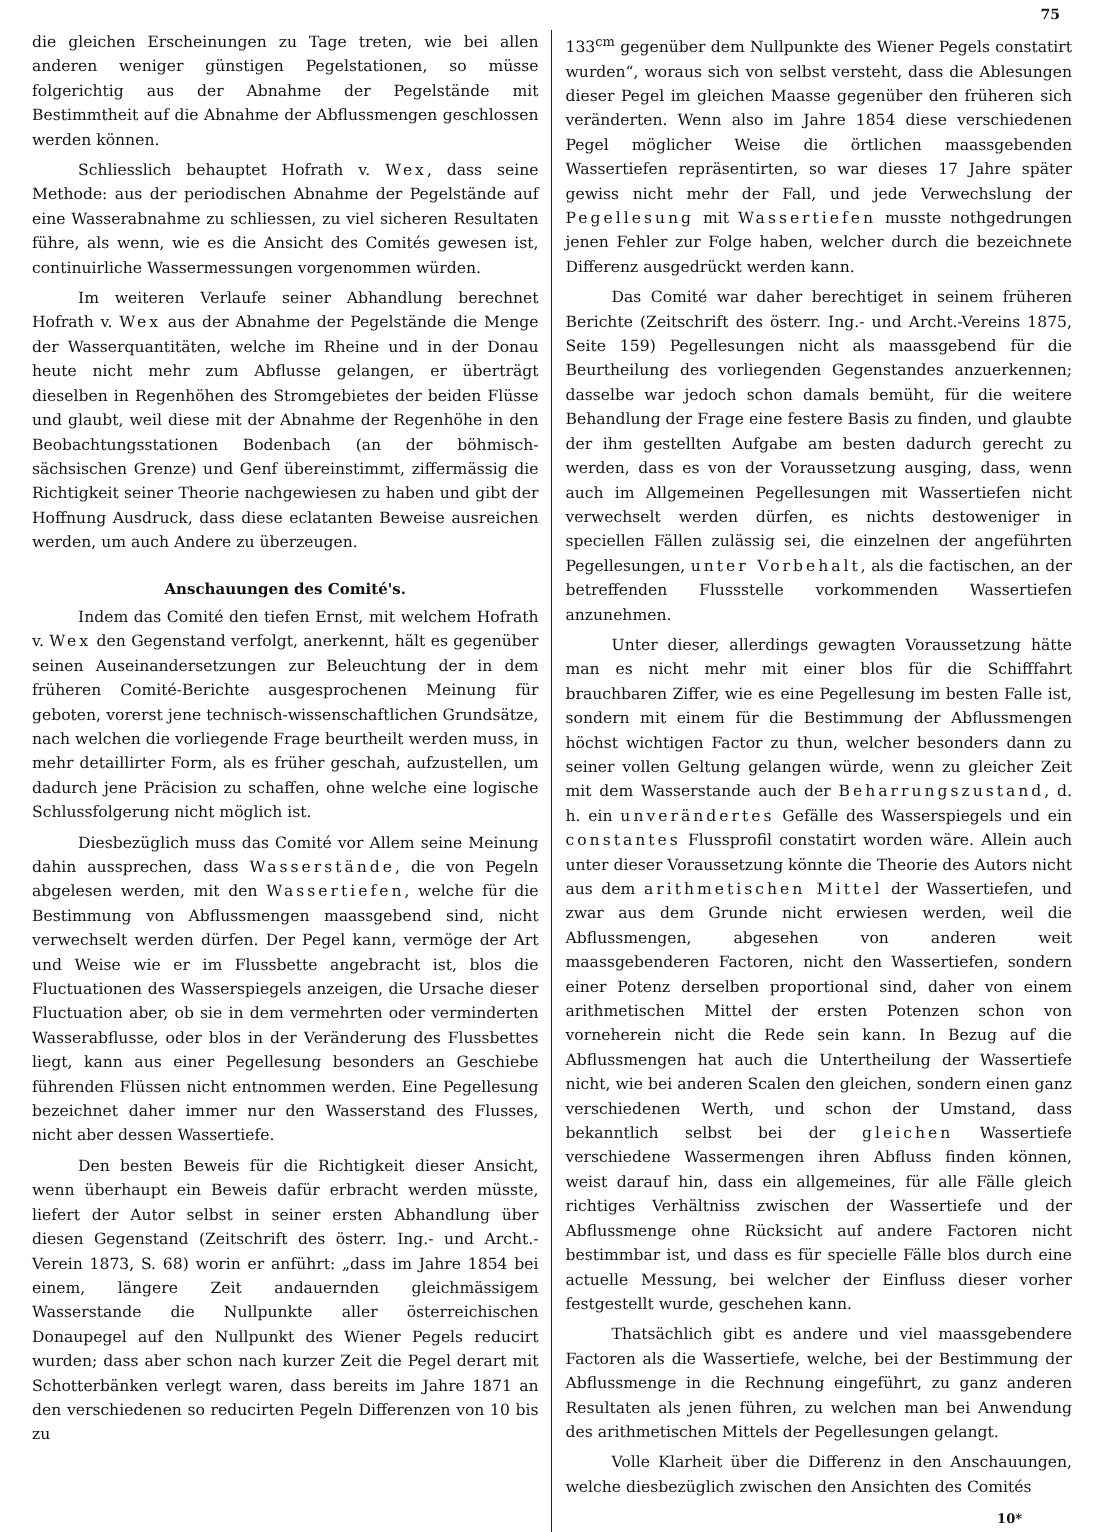75
die gleichen Erscheinungen zu Tage treten, wie bei allen anderen weniger günstigen Pegelstationen, so müsse folgerichtig aus der Abnahme der Pegelstände mit Bestimmtheit auf die Abnahme der Abflussmengen geschlossen werden können.
Schliesslich behauptet Hofrath v. Wex, dass seine Methode: aus der periodischen Abnahme der Pegelstände auf eine Wasserabnahme zu schliessen, zu viel sicheren Resultaten führe, als wenn, wie es die Ansicht des Comités gewesen ist, continuirliche Wassermessungen vorgenommen würden.
Im weiteren Verlaufe seiner Abhandlung berechnet Hofrath v. Wex aus der Abnahme der Pegelstände die Menge der Wasserquantitäten, welche im Rheine und in der Donau heute nicht mehr zum Abflusse gelangen, er überträgt dieselben in Regenhöhen des Stromgebietes der beiden Flüsse und glaubt, weil diese mit der Abnahme der Regenhöhe in den Beobachtungsstationen Bodenbach (an der böhmisch-sächsischen Grenze) und Genf übereinstimmt, ziffermässig die Richtigkeit seiner Theorie nachgewiesen zu haben und gibt der Hoffnung Ausdruck, dass diese eclatanten Beweise ausreichen werden, um auch Andere zu überzeugen.
Anschauungen des Comité's.
Indem das Comité den tiefen Ernst, mit welchem Hofrath v. Wex den Gegenstand verfolgt, anerkennt, hält es gegenüber seinen Auseinandersetzungen zur Beleuchtung der in dem früheren Comité-Berichte ausgesprochenen Meinung für geboten, vorerst jene technisch-wissenschaftlichen Grundsätze, nach welchen die vorliegende Frage beurtheilt werden muss, in mehr detaillirter Form, als es früher geschah, aufzustellen, um dadurch jene Präcision zu schaffen, ohne welche eine logische Schlussfolgerung nicht möglich ist.
Diesbezüglich muss das Comité vor Allem seine Meinung dahin aussprechen, dass Wasserstände, die von Pegeln abgelesen werden, mit den Wassertiefen, welche für die Bestimmung von Abflussmengen maassgebend sind, nicht verwechselt werden dürfen. Der Pegel kann, vermöge der Art und Weise wie er im Flussbette angebracht ist, blos die Fluctuationen des Wasserspiegels anzeigen, die Ursache dieser Fluctuation aber, ob sie in dem vermehrten oder verminderten Wasserabflusse, oder blos in der Veränderung des Flussbettes liegt, kann aus einer Pegellesung besonders an Geschiebe führenden Flüssen nicht entnommen werden. Eine Pegellesung bezeichnet daher immer nur den Wasserstand des Flusses, nicht aber dessen Wassertiefe.
Den besten Beweis für die Richtigkeit dieser Ansicht, wenn überhaupt ein Beweis dafür erbracht werden müsste, liefert der Autor selbst in seiner ersten Abhandlung über diesen Gegenstand (Zeitschrift des österr. Ing.- und Archt.-Verein 1873, S. 68) worin er anführt: „dass im Jahre 1854 bei einem, längere Zeit andauernden gleichmässigem Wasserstande die Nullpunkte aller österreichischen Donaupegel auf den Nullpunkt des Wiener Pegels reducirt wurden; dass aber schon nach kurzer Zeit die Pegel derart mit Schotterbänken verlegt waren, dass bereits im Jahre 1871 an den verschiedenen so reducirten Pegeln Differenzen von 10 bis zu
133<sup>cm</sup> gegenüber dem Nullpunkte des Wiener Pegels constatirt wurden“, woraus sich von selbst versteht, dass die Ablesungen dieser Pegel im gleichen Maasse gegenüber den früheren sich veränderten. Wenn also im Jahre 1854 diese verschiedenen Pegel möglicher Weise die örtlichen maassgebenden Wassertiefen repräsentirten, so war dieses 17 Jahre später gewiss nicht mehr der Fall, und jede Verwechslung der Pegellesung mit Wassertiefen musste nothgedrungen jenen Fehler zur Folge haben, welcher durch die bezeichnete Differenz ausgedrückt werden kann.
Das Comité war daher berechtiget in seinem früheren Berichte (Zeitschrift des österr. Ing.- und Archt.-Vereins 1875, Seite 159) Pegellesungen nicht als maassgebend für die Beurtheilung des vorliegenden Gegenstandes anzuerkennen; dasselbe war jedoch schon damals bemüht, für die weitere Behandlung der Frage eine festere Basis zu finden, und glaubte der ihm gestellten Aufgabe am besten dadurch gerecht zu werden, dass es von der Voraussetzung ausging, dass, wenn auch im Allgemeinen Pegellesungen mit Wassertiefen nicht verwechselt werden dürfen, es nichts destoweniger in speciellen Fällen zulässig sei, die einzelnen der angeführten Pegellesungen, unter Vorbehalt, als die factischen, an der betreffenden Flussstelle vorkommenden Wassertiefen anzunehmen.
Unter dieser, allerdings gewagten Voraussetzung hätte man es nicht mehr mit einer blos für die Schifffahrt brauchbaren Ziffer, wie es eine Pegellesung im besten Falle ist, sondern mit einem für die Bestimmung der Abflussmengen höchst wichtigen Factor zu thun, welcher besonders dann zu seiner vollen Geltung gelangen würde, wenn zu gleicher Zeit mit dem Wasserstande auch der Beharrungszustand, d. h. ein unverändertes Gefälle des Wasserspiegels und ein constantes Flussprofil constatirt worden wäre. Allein auch unter dieser Voraussetzung könnte die Theorie des Autors nicht aus dem arithmetischen Mittel der Wassertiefen, und zwar aus dem Grunde nicht erwiesen werden, weil die Abflussmengen, abgesehen von anderen weit maassgebenderen Factoren, nicht den Wassertiefen, sondern einer Potenz derselben proportional sind, daher von einem arithmetischen Mittel der ersten Potenzen schon von vorneherein nicht die Rede sein kann. In Bezug auf die Abflussmengen hat auch die Untertheilung der Wassertiefe nicht, wie bei anderen Scalen den gleichen, sondern einen ganz verschiedenen Werth, und schon der Umstand, dass bekanntlich selbst bei der gleichen Wassertiefe verschiedene Wassermengen ihren Abfluss finden können, weist darauf hin, dass ein allgemeines, für alle Fälle gleich richtiges Verhältniss zwischen der Wassertiefe und der Abflussmenge ohne Rücksicht auf andere Factoren nicht bestimmbar ist, und dass es für specielle Fälle blos durch eine actuelle Messung, bei welcher der Einfluss dieser vorher festgestellt wurde, geschehen kann.
Thatsächlich gibt es andere und viel maassgebendere Factoren als die Wassertiefe, welche, bei der Bestimmung der Abflussmenge in die Rechnung eingeführt, zu ganz anderen Resultaten als jenen führen, zu welchen man bei Anwendung des arithmetischen Mittels der Pegellesungen gelangt.
Volle Klarheit über die Differenz in den Anschauungen, welche diesbezüglich zwischen den Ansichten des Comités
10*